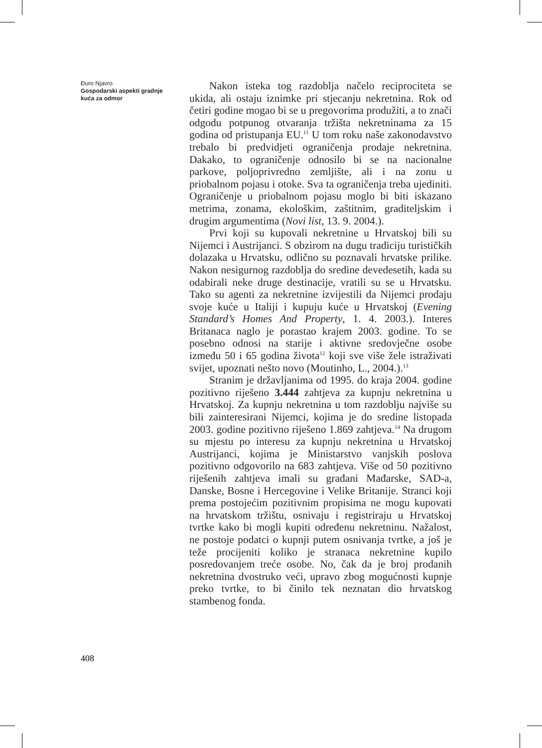Đuro Njavro
Gospodarski aspekti gradnje kuća za odmor
Nakon isteka tog razdoblja načelo reciprociteta se ukida, ali ostaju iznimke pri stjecanju nekretnina. Rok od četiri godine mogao bi se u pregovorima produžiti, a to znači odgodu potpunog otvaranja tržišta nekretninama za 15 godina od pristupanja EU.<sup>11</sup> U tom roku naše zakonodavstvo trebalo bi predvidjeti ograničenja prodaje nekretnina. Dakako, to ograničenje odnosilo bi se na nacionalne parkove, poljoprivredno zemljište, ali i na zonu u priobalnom pojasu i otoke. Sva ta ograničenja treba ujediniti. Ograničenje u priobalnom pojasu moglo bi biti iskazano metrima, zonama, ekološkim, zaštitnim, graditeljskim i drugim argumentima (Novi list, 13. 9. 2004.).
Prvi koji su kupovali nekretnine u Hrvatskoj bili su Nijemci i Austrijanci. S obzirom na dugu tradiciju turističkih dolazaka u Hrvatsku, odlično su poznavali hrvatske prilike. Nakon nesigurnog razdoblja do sredine devedesetih, kada su odabirali neke druge destinacije, vratili su se u Hrvatsku. Tako su agenti za nekretnine izvijestili da Nijemci prodaju svoje kuće u Italiji i kupuju kuće u Hrvatskoj (Evening Standard’s Homes And Property, 1. 4. 2003.). Interes Britanaca naglo je porastao krajem 2003. godine. To se posebno odnosi na starije i aktivne sredovječne osobe između 50 i 65 godina života<sup>12</sup> koji sve više žele istraživati svijet, upoznati nešto novo (Moutinho, L., 2004.).<sup>13</sup>
Stranim je državljanima od 1995. do kraja 2004. godine pozitivno riješeno 3.444 zahtjeva za kupnju nekretnina u Hrvatskoj. Za kupnju nekretnina u tom razdoblju najviše su bili zainteresirani Nijemci, kojima je do sredine listopada 2003. godine pozitivno riješeno 1.869 zahtjeva.<sup>14</sup> Na drugom su mjestu po interesu za kupnju nekretnina u Hrvatskoj Austrijanci, kojima je Ministarstvo vanjskih poslova pozitivno odgovorilo na 683 zahtjeva. Više od 50 pozitivno riješenih zahtjeva imali su građani Mađarske, SAD-a, Danske, Bosne i Hercegovine i Velike Britanije. Stranci koji prema postojećim pozitivnim propisima ne mogu kupovati na hrvatskom tržištu, osnivaju i registriraju u Hrvatskoj tvrtke kako bi mogli kupiti određenu nekretninu. Nažalost, ne postoje podatci o kupnji putem osnivanja tvrtke, a još je teže procijeniti koliko je stranaca nekretnine kupilo posredovanjem treće osobe. No, čak da je broj prodanih nekretnina dvostruko veći, upravo zbog mogućnosti kupnje preko tvrtke, to bi činilo tek neznatan dio hrvatskog stambenog fonda.
408